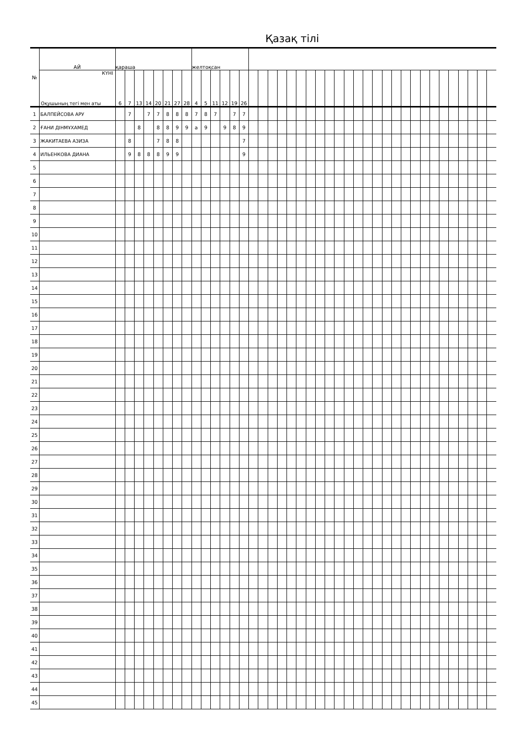Қазақ тілі
| № | АЙ | қараша | | | | | | | | желтоқсан | | | | | | | | | | | | | | | | | | | | | | | | | | | | | | | |
| --- | --- | --- | --- | --- | --- | --- | --- | --- | --- | --- | --- | --- | --- | --- | --- | --- | --- | --- | --- | --- | --- | --- | --- | --- | --- | --- | --- | --- | --- | --- | --- | --- | --- | --- | --- | --- | --- | --- | --- | --- | --- |
| | КҮНІ Оқушының тегі мен аты | 6 | 7 | 13 | 14 | 20 | 21 | 27 | 28 | 4 | 5 | 11 | 12 | 19 | 26 | | | | | | | | | | | | | | | | | | | | | | | | | | |
| 1 | БАЛПЕЙСОВА АРУ | | 7 | | 7 | 7 | 8 | 8 | 8 | 7 | 8 | 7 | | 7 | 7 | | | | | | | | | | | | | | | | | | | | | | | | | | |
| 2 | ҒАНИ ДІНМҰХАМЕД | | | 8 | | 8 | 8 | 9 | 9 | а | 9 | | 9 | 8 | 9 | | | | | | | | | | | | | | | | | | | | | | | | | | |
| 3 | ЖАКИТАЕВА АЗИЗА | | 8 | | | 7 | 8 | 8 | | | | | | | 7 | | | | | | | | | | | | | | | | | | | | | | | | | | |
| 4 | ИЛЬЕНКОВА ДИАНА | | 9 | 8 | 8 | 8 | 9 | 9 | | | | | | | 9 | | | | | | | | | | | | | | | | | | | | | | | | | | |
| 5 | | | | | | | | | | | | | | | | | | | | | | | | | | | | | | | | | | | | | | | | | |
| 6 | | | | | | | | | | | | | | | | | | | | | | | | | | | | | | | | | | | | | | | | | |
| 7 | | | | | | | | | | | | | | | | | | | | | | | | | | | | | | | | | | | | | | | | | |
| 8 | | | | | | | | | | | | | | | | | | | | | | | | | | | | | | | | | | | | | | | | | |
| 9 | | | | | | | | | | | | | | | | | | | | | | | | | | | | | | | | | | | | | | | | | |
| 10 | | | | | | | | | | | | | | | | | | | | | | | | | | | | | | | | | | | | | | | | | |
| 11 | | | | | | | | | | | | | | | | | | | | | | | | | | | | | | | | | | | | | | | | | |
| 12 | | | | | | | | | | | | | | | | | | | | | | | | | | | | | | | | | | | | | | | | | |
| 13 | | | | | | | | | | | | | | | | | | | | | | | | | | | | | | | | | | | | | | | | | |
| 14 | | | | | | | | | | | | | | | | | | | | | | | | | | | | | | | | | | | | | | | | | |
| 15 | | | | | | | | | | | | | | | | | | | | | | | | | | | | | | | | | | | | | | | | | |
| 16 | | | | | | | | | | | | | | | | | | | | | | | | | | | | | | | | | | | | | | | | | |
| 17 | | | | | | | | | | | | | | | | | | | | | | | | | | | | | | | | | | | | | | | | | |
| 18 | | | | | | | | | | | | | | | | | | | | | | | | | | | | | | | | | | | | | | | | | |
| 19 | | | | | | | | | | | | | | | | | | | | | | | | | | | | | | | | | | | | | | | | | |
| 20 | | | | | | | | | | | | | | | | | | | | | | | | | | | | | | | | | | | | | | | | | |
| 21 | | | | | | | | | | | | | | | | | | | | | | | | | | | | | | | | | | | | | | | | | |
| 22 | | | | | | | | | | | | | | | | | | | | | | | | | | | | | | | | | | | | | | | | | |
| 23 | | | | | | | | | | | | | | | | | | | | | | | | | | | | | | | | | | | | | | | | | |
| 24 | | | | | | | | | | | | | | | | | | | | | | | | | | | | | | | | | | | | | | | | | |
| 25 | | | | | | | | | | | | | | | | | | | | | | | | | | | | | | | | | | | | | | | | | |
| 26 | | | | | | | | | | | | | | | | | | | | | | | | | | | | | | | | | | | | | | | | | |
| 27 | | | | | | | | | | | | | | | | | | | | | | | | | | | | | | | | | | | | | | | | | |
| 28 | | | | | | | | | | | | | | | | | | | | | | | | | | | | | | | | | | | | | | | | | |
| 29 | | | | | | | | | | | | | | | | | | | | | | | | | | | | | | | | | | | | | | | | | |
| 30 | | | | | | | | | | | | | | | | | | | | | | | | | | | | | | | | | | | | | | | | | |
| 31 | | | | | | | | | | | | | | | | | | | | | | | | | | | | | | | | | | | | | | | | | |
| 32 | | | | | | | | | | | | | | | | | | | | | | | | | | | | | | | | | | | | | | | | | |
| 33 | | | | | | | | | | | | | | | | | | | | | | | | | | | | | | | | | | | | | | | | | |
| 34 | | | | | | | | | | | | | | | | | | | | | | | | | | | | | | | | | | | | | | | | | |
| 35 | | | | | | | | | | | | | | | | | | | | | | | | | | | | | | | | | | | | | | | | | |
| 36 | | | | | | | | | | | | | | | | | | | | | | | | | | | | | | | | | | | | | | | | | |
| 37 | | | | | | | | | | | | | | | | | | | | | | | | | | | | | | | | | | | | | | | | | |
| 38 | | | | | | | | | | | | | | | | | | | | | | | | | | | | | | | | | | | | | | | | | |
| 39 | | | | | | | | | | | | | | | | | | | | | | | | | | | | | | | | | | | | | | | | | |
| 40 | | | | | | | | | | | | | | | | | | | | | | | | | | | | | | | | | | | | | | | | | |
| 41 | | | | | | | | | | | | | | | | | | | | | | | | | | | | | | | | | | | | | | | | | |
| 42 | | | | | | | | | | | | | | | | | | | | | | | | | | | | | | | | | | | | | | | | | |
| 43 | | | | | | | | | | | | | | | | | | | | | | | | | | | | | | | | | | | | | | | | | |
| 44 | | | | | | | | | | | | | | | | | | | | | | | | | | | | | | | | | | | | | | | | | |
| 45 | | | | | | | | | | | | | | | | | | | | | | | | | | | | | | | | | | | | | | | | | |